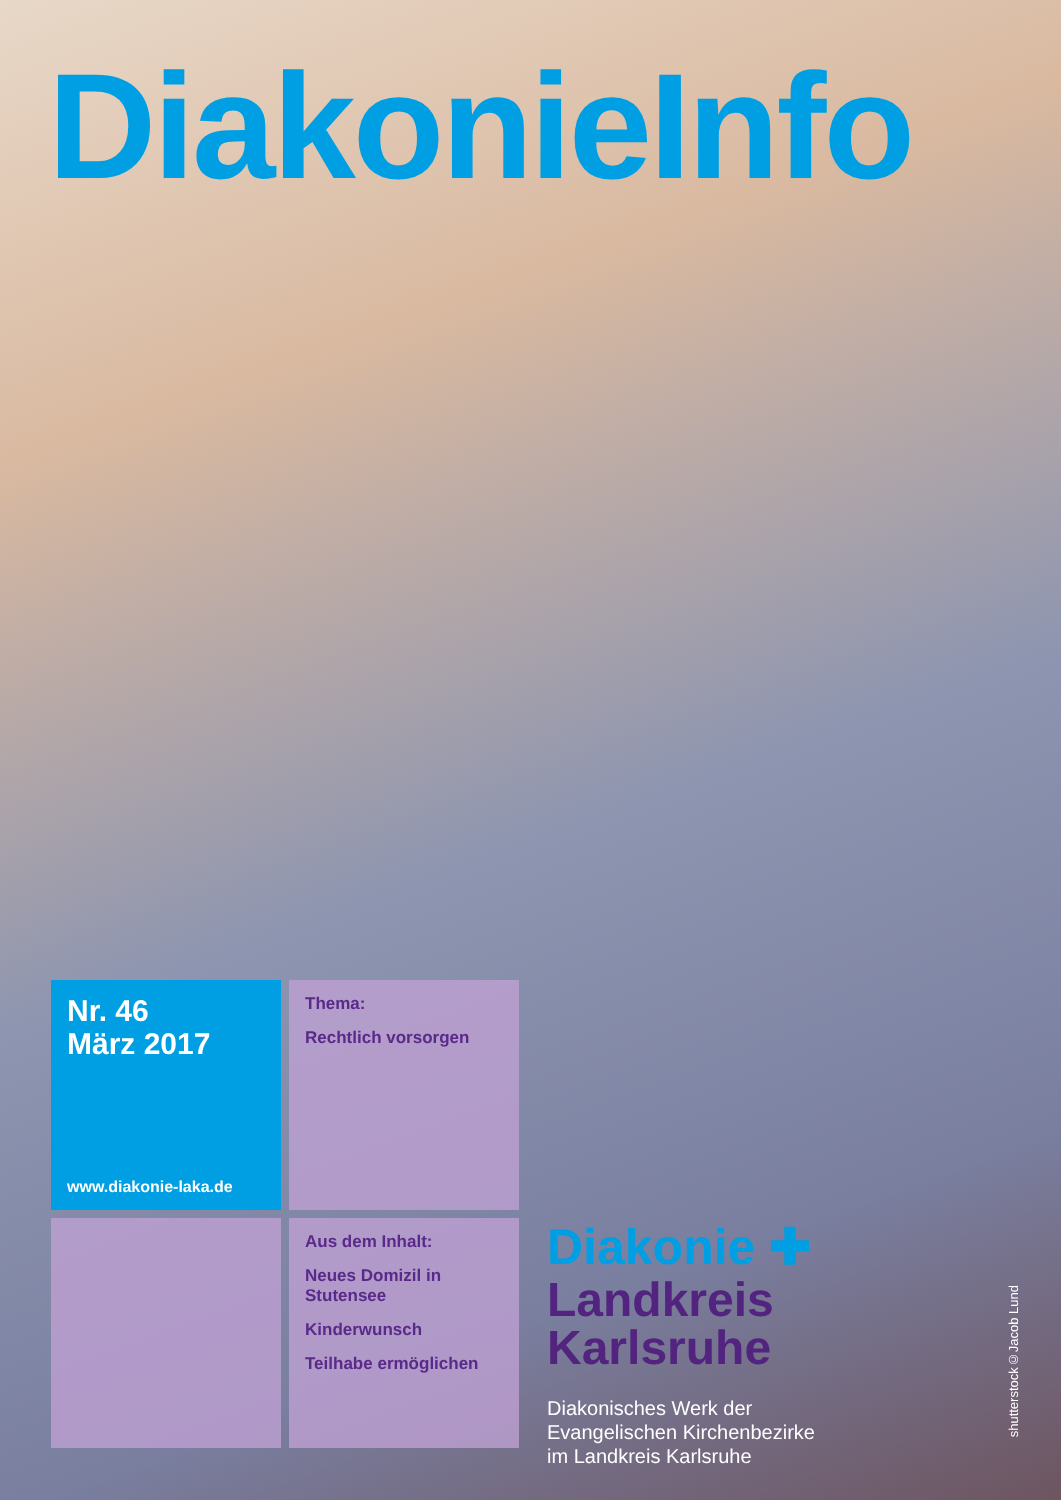DiakonieInfo
Nr. 46
März 2017
www.diakonie-laka.de
Thema:
Rechtlich vorsorgen
Aus dem Inhalt:
Neues Domizil in Stutensee
Kinderwunsch
Teilhabe ermöglichen
Diakonie ✚
Landkreis
Karlsruhe
Diakonisches Werk der Evangelischen Kirchenbezirke im Landkreis Karlsruhe
shutterstock©Jacob Lund